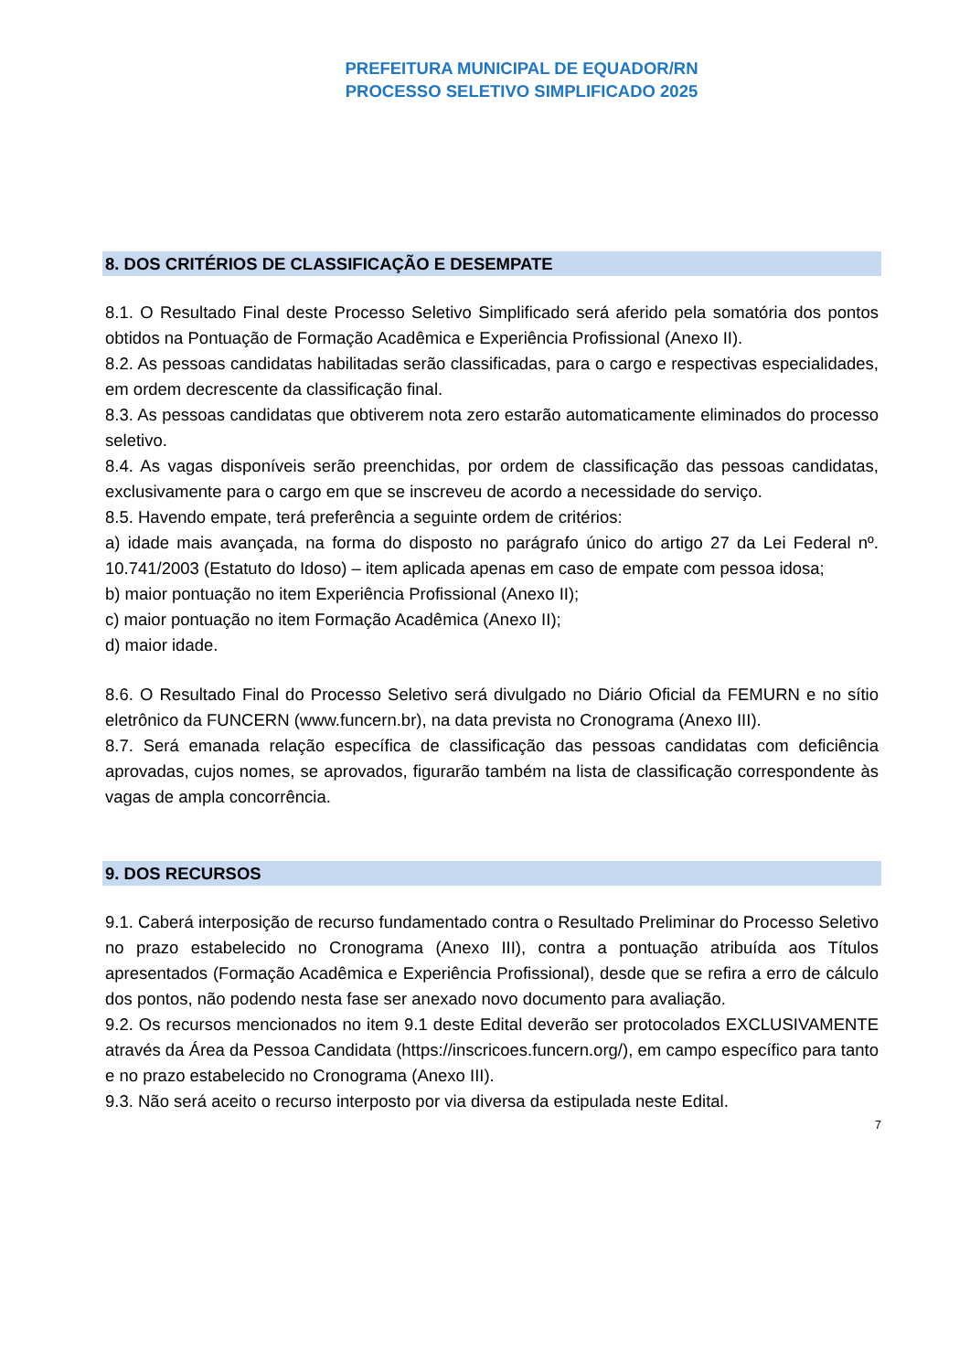PREFEITURA MUNICIPAL DE EQUADOR/RN
PROCESSO SELETIVO SIMPLIFICADO 2025
8. DOS CRITÉRIOS DE CLASSIFICAÇÃO E DESEMPATE
8.1. O Resultado Final deste Processo Seletivo Simplificado será aferido pela somatória dos pontos obtidos na Pontuação de Formação Acadêmica e Experiência Profissional (Anexo II).
8.2. As pessoas candidatas habilitadas serão classificadas, para o cargo e respectivas especialidades, em ordem decrescente da classificação final.
8.3. As pessoas candidatas que obtiverem nota zero estarão automaticamente eliminados do processo seletivo.
8.4. As vagas disponíveis serão preenchidas, por ordem de classificação das pessoas candidatas, exclusivamente para o cargo em que se inscreveu de acordo a necessidade do serviço.
8.5. Havendo empate, terá preferência a seguinte ordem de critérios:
a) idade mais avançada, na forma do disposto no parágrafo único do artigo 27 da Lei Federal nº. 10.741/2003 (Estatuto do Idoso) – item aplicada apenas em caso de empate com pessoa idosa;
b) maior pontuação no item Experiência Profissional (Anexo II);
c) maior pontuação no item Formação Acadêmica (Anexo II);
d) maior idade.
8.6. O Resultado Final do Processo Seletivo será divulgado no Diário Oficial da FEMURN e no sítio eletrônico da FUNCERN (www.funcern.br), na data prevista no Cronograma (Anexo III).
8.7. Será emanada relação específica de classificação das pessoas candidatas com deficiência aprovadas, cujos nomes, se aprovados, figurarão também na lista de classificação correspondente às vagas de ampla concorrência.
9. DOS RECURSOS
9.1. Caberá interposição de recurso fundamentado contra o Resultado Preliminar do Processo Seletivo no prazo estabelecido no Cronograma (Anexo III), contra a pontuação atribuída aos Títulos apresentados (Formação Acadêmica e Experiência Profissional), desde que se refira a erro de cálculo dos pontos, não podendo nesta fase ser anexado novo documento para avaliação.
9.2. Os recursos mencionados no item 9.1 deste Edital deverão ser protocolados EXCLUSIVAMENTE através da Área da Pessoa Candidata (https://inscricoes.funcern.org/), em campo específico para tanto e no prazo estabelecido no Cronograma (Anexo III).
9.3. Não será aceito o recurso interposto por via diversa da estipulada neste Edital.
7